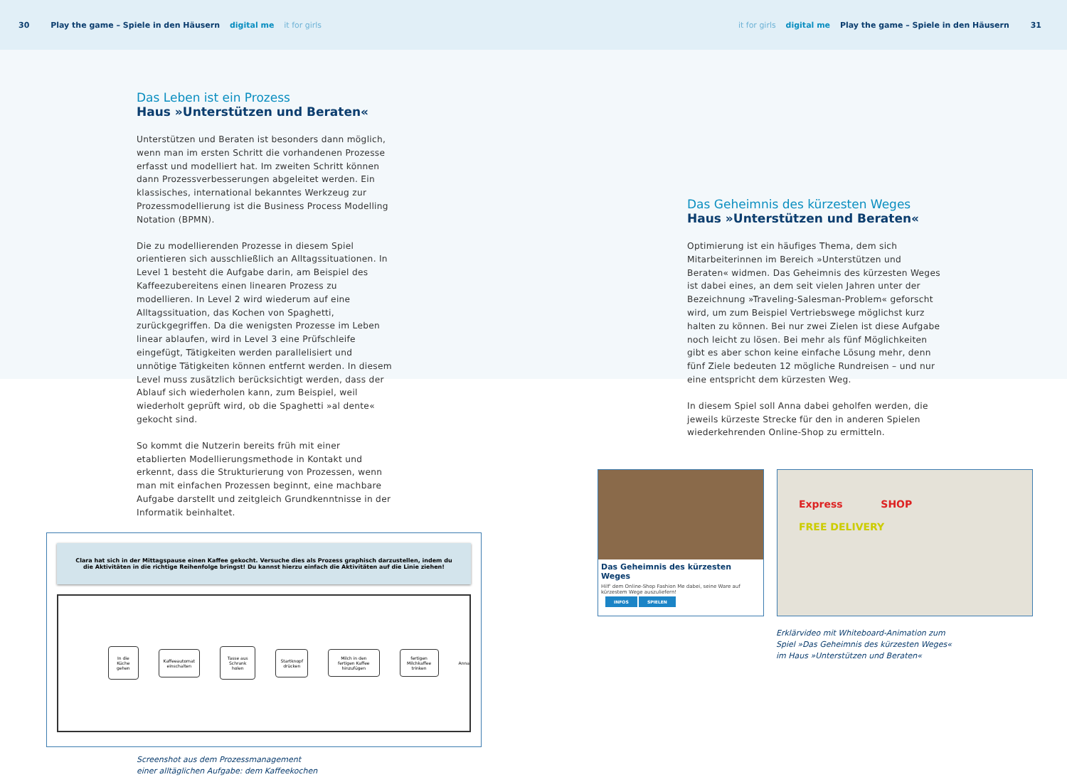30 Play the game – Spiele in den Häusern digital me it for girls
it for girls digital me Play the game – Spiele in den Häusern 31
Das Leben ist ein Prozess
Haus »Unterstützen und Beraten«
Unterstützen und Beraten ist besonders dann möglich, wenn man im ersten Schritt die vorhandenen Prozesse erfasst und modelliert hat. Im zweiten Schritt können dann Prozessverbesserungen abgeleitet werden. Ein klassisches, international bekanntes Werkzeug zur Prozessmodellierung ist die Business Process Modelling Notation (BPMN).
Die zu modellierenden Prozesse in diesem Spiel orientieren sich ausschließlich an Alltagssituationen. In Level 1 besteht die Aufgabe darin, am Beispiel des Kaffeezubereitens einen linearen Prozess zu modellieren. In Level 2 wird wiederum auf eine Alltagssituation, das Kochen von Spaghetti, zurückgegriffen. Da die wenigsten Prozesse im Leben linear ablaufen, wird in Level 3 eine Prüfschleife eingefügt, Tätigkeiten werden parallelisiert und unnötige Tätigkeiten können entfernt werden. In diesem Level muss zusätzlich berücksichtigt werden, dass der Ablauf sich wiederholen kann, zum Beispiel, weil wiederholt geprüft wird, ob die Spaghetti »al dente« gekocht sind.
So kommt die Nutzerin bereits früh mit einer etablierten Modellierungsmethode in Kontakt und erkennt, dass die Strukturierung von Prozessen, wenn man mit einfachen Prozessen beginnt, eine machbare Aufgabe darstellt und zeitgleich Grundkenntnisse in der Informatik beinhaltet.
Clara hat sich in der Mittagspause einen Kaffee gekocht. Versuche dies als Prozess graphisch darzustellen, indem du die Aktivitäten in die richtige Reihenfolge bringst! Du kannst hierzu einfach die Aktivitäten auf die Linie ziehen!
In die Küche gehen Kaffeeautomat einschalten Tasse aus Schrank holen Startknopf drücken Milch in den fertigen Kaffee hinzufügen fertigen Milchkaffee trinken Anna
Screenshot aus dem Prozessmanagement
einer alltäglichen Aufgabe: dem Kaffeekochen
Das Geheimnis des kürzesten Weges
Haus »Unterstützen und Beraten«
Optimierung ist ein häufiges Thema, dem sich Mitarbeiterinnen im Bereich »Unterstützen und Beraten« widmen. Das Geheimnis des kürzesten Weges ist dabei eines, an dem seit vielen Jahren unter der Bezeichnung »Traveling-Salesman-Problem« geforscht wird, um zum Beispiel Vertriebswege möglichst kurz halten zu können. Bei nur zwei Zielen ist diese Aufgabe noch leicht zu lösen. Bei mehr als fünf Möglichkeiten gibt es aber schon keine einfache Lösung mehr, denn fünf Ziele bedeuten 12 mögliche Rundreisen – und nur eine entspricht dem kürzesten Weg.
In diesem Spiel soll Anna dabei geholfen werden, die jeweils kürzeste Strecke für den in anderen Spielen wiederkehrenden Online-Shop zu ermitteln.
Das Geheimnis des kürzesten Weges
Hilf' dem Online-Shop Fashion Me dabei, seine Ware auf kürzestem Wege auszuliefern!
INFOS SPIELEN
Express SHOP
FREE DELIVERY
Erklärvideo mit Whiteboard-Animation zum
Spiel »Das Geheimnis des kürzesten Weges«
im Haus »Unterstützen und Beraten«